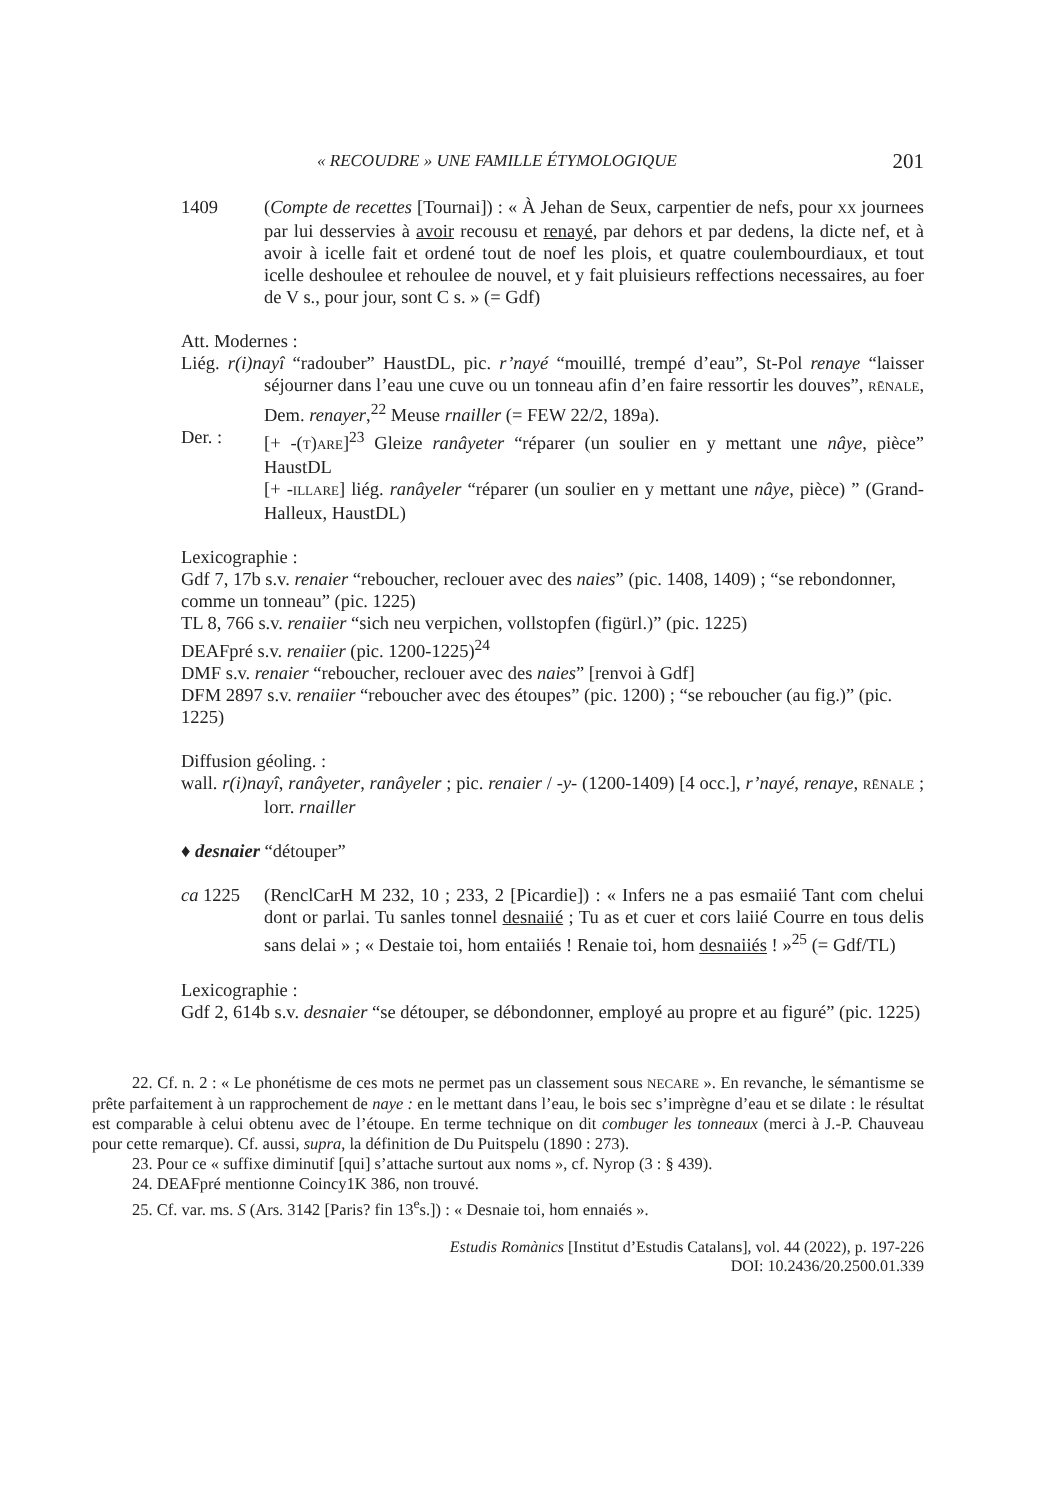« RECOUDRE » UNE FAMILLE ÉTYMOLOGIQUE 201
1409 (Compte de recettes [Tournai]) : « À Jehan de Seux, carpentier de nefs, pour XX journees par lui desservies à avoir recousu et renayé, par dehors et par dedens, la dicte nef, et à avoir à icelle fait et ordené tout de noef les plois, et quatre coulembourdiaux, et tout icelle deshoulee et rehoulee de nouvel, et y fait pluisieurs reffections necessaires, au foer de V s., pour jour, sont C s. » (= Gdf)
Att. Modernes :
Liég. r(i)nayî “radouber” HaustDL, pic. r’nayé “mouillé, trempé d’eau”, St-Pol renaye “laisser séjourner dans l’eau une cuve ou un tonneau afin d’en faire ressortir les douves”, RĒNALE, Dem. renayer,<sup>22</sup> Meuse rnailler (= FEW 22/2, 189a).
Der. : [+ -(T)ARE]<sup>23</sup> Gleize ranâyeter “réparer (un soulier en y mettant une nâye, pièce” HaustDL
[+ -ILLARE] liég. ranâyeler “réparer (un soulier en y mettant une nâye, pièce) ” (Grand-Halleux, HaustDL)
Lexicographie :
Gdf 7, 17b s.v. renaier “reboucher, reclouer avec des naies” (pic. 1408, 1409) ; “se rebondonner, comme un tonneau” (pic. 1225)
TL 8, 766 s.v. renaiier “sich neu verpichen, vollstopfen (figürl.)” (pic. 1225)
DEAFpré s.v. renaiier (pic. 1200-1225)<sup>24</sup>
DMF s.v. renaier “reboucher, reclouer avec des naies” [renvoi à Gdf]
DFM 2897 s.v. renaiier “reboucher avec des étoupes” (pic. 1200) ; “se reboucher (au fig.)” (pic. 1225)
Diffusion géoling. :
wall. r(i)nayî, ranâyeter, ranâyeler ; pic. renaier / -y- (1200-1409) [4 occ.], r’nayé, renaye, RĒNALE ; lorr. rnailler
♦ desnaier “détouper”
ca 1225 (RenclCarH M 232, 10 ; 233, 2 [Picardie]) : « Infers ne a pas esmaiié Tant com chelui dont or parlai. Tu sanles tonnel desnaiié ; Tu as et cuer et cors laiié Courre en tous delis sans delai » ; « Destaie toi, hom entaiiés ! Renaie toi, hom desnaiiés ! »<sup>25</sup> (= Gdf/TL)
Lexicographie :
Gdf 2, 614b s.v. desnaier “se détouper, se débondonner, employé au propre et au figuré” (pic. 1225)
22. Cf. n. 2 : « Le phonétisme de ces mots ne permet pas un classement sous NECARE ». En revanche, le sémantisme se prête parfaitement à un rapprochement de naye : en le mettant dans l’eau, le bois sec s’imprègne d’eau et se dilate : le résultat est comparable à celui obtenu avec de l’étoupe. En terme technique on dit combuger les tonneaux (merci à J.-P. Chauveau pour cette remarque). Cf. aussi, supra, la définition de Du Puitspelu (1890 : 273).
23. Pour ce « suffixe diminutif [qui] s’attache surtout aux noms », cf. Nyrop (3 : § 439).
24. DEAFpré mentionne Coincy1K 386, non trouvé.
25. Cf. var. ms. S (Ars. 3142 [Paris? fin 13<sup>e</sup>s.]) : « Desnaie toi, hom ennaiés ».
Estudis Romànics [Institut d’Estudis Catalans], vol. 44 (2022), p. 197-226
DOI: 10.2436/20.2500.01.339